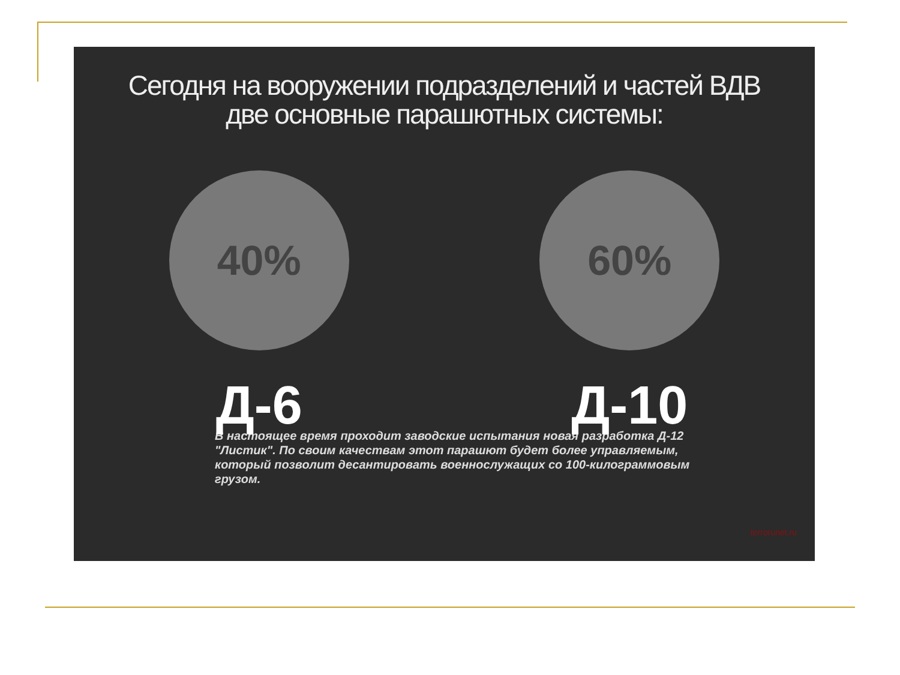Сегодня на вооружении подразделений и частей ВДВ
две основные парашютных системы:
40%
Д-6
60%
Д-10
В настоящее время проходит заводские испытания новая разработка Д-12 "Листик". По своим качествам этот парашют будет более управляемым, который позволит десантировать военнослужащих со 100-килограммовым грузом.
terrorunet.ru